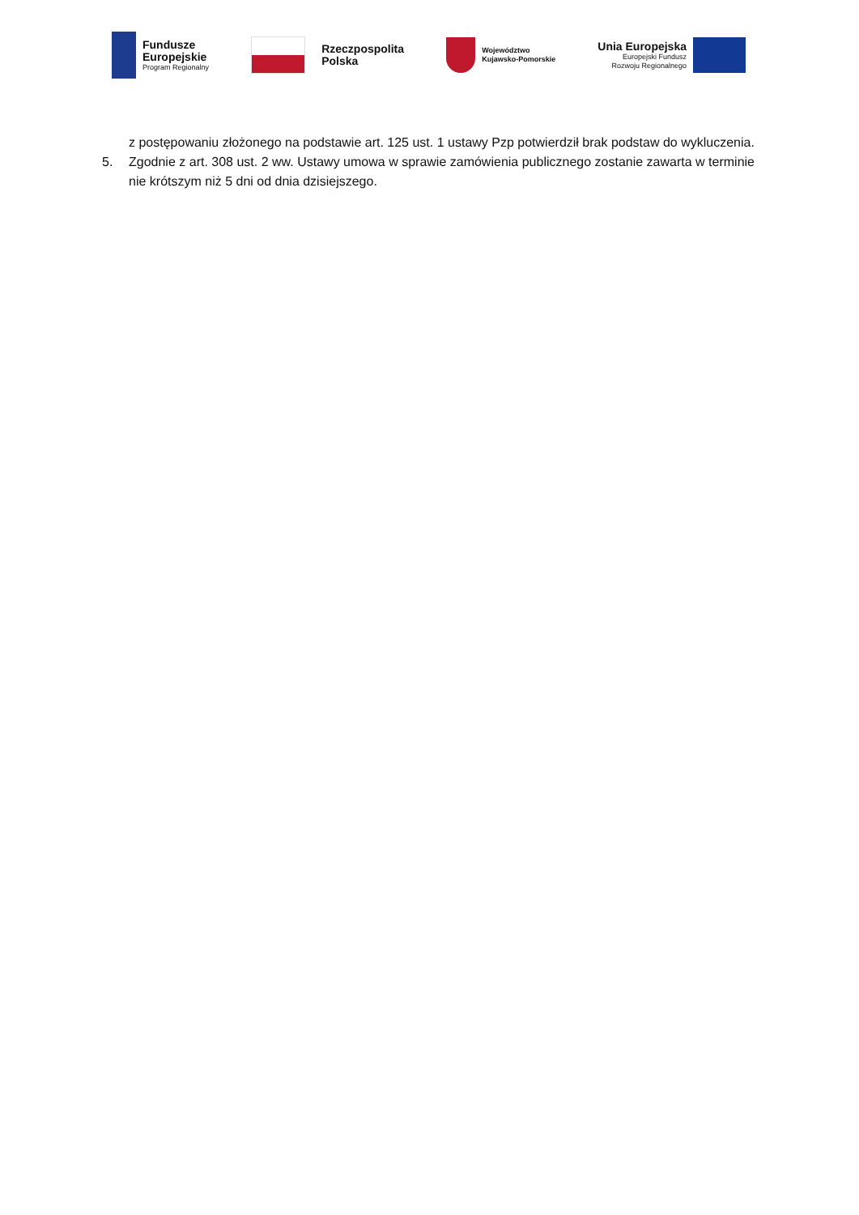Fundusze
Europejskie
Program Regionalny
Rzeczpospolita
Polska
Województwo
Kujawsko-Pomorskie
Unia Europejska
Europejski Fundusz
Rozwoju Regionalnego
z postępowaniu złożonego na podstawie art. 125 ust. 1 ustawy Pzp potwierdził brak podstaw do wykluczenia.
5. Zgodnie z art. 308 ust. 2 ww. Ustawy umowa w sprawie zamówienia publicznego zostanie zawarta w terminie nie krótszym niż 5 dni od dnia dzisiejszego.